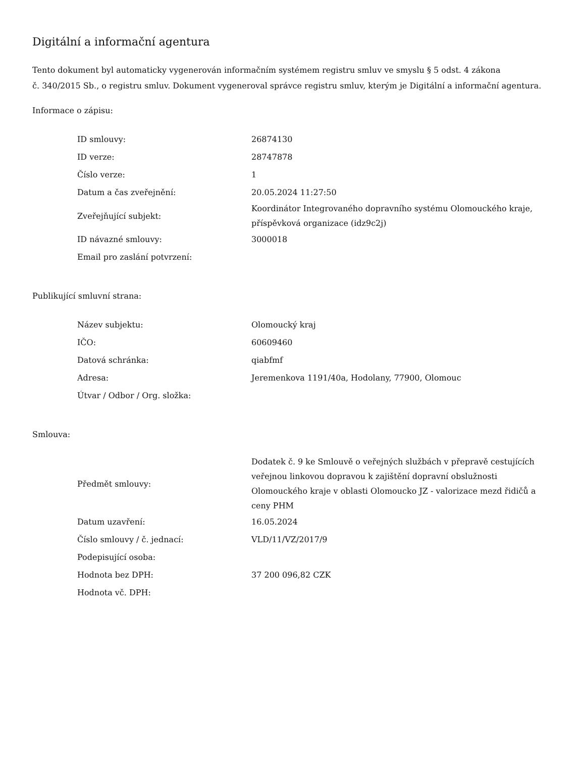Digitální a informační agentura
Tento dokument byl automaticky vygenerován informačním systémem registru smluv ve smyslu § 5 odst. 4 zákona
č. 340/2015 Sb., o registru smluv. Dokument vygeneroval správce registru smluv, kterým je Digitální a informační agentura.
Informace o zápisu:
| ID smlouvy: | 26874130 |
| ID verze: | 28747878 |
| Číslo verze: | 1 |
| Datum a čas zveřejnění: | 20.05.2024 11:27:50 |
| Zveřejňující subjekt: | Koordinátor Integrovaného dopravního systému Olomouckého kraje, příspěvková organizace (idz9c2j) |
| ID návazné smlouvy: | 3000018 |
| Email pro zaslání potvrzení: | |
Publikující smluvní strana:
| Název subjektu: | Olomoucký kraj |
| IČO: | 60609460 |
| Datová schránka: | qiabfmf |
| Adresa: | Jeremenkova 1191/40a, Hodolany, 77900, Olomouc |
| Útvar / Odbor / Org. složka: | |
Smlouva:
| Předmět smlouvy: | Dodatek č. 9 ke Smlouvě o veřejných službách v přepravě cestujících veřejnou linkovou dopravou k zajištění dopravní obslužnosti Olomouckého kraje v oblasti Olomoucko JZ - valorizace mezd řidičů a ceny PHM |
| Datum uzavření: | 16.05.2024 |
| Číslo smlouvy / č. jednací: | VLD/11/VZ/2017/9 |
| Podepisující osoba: | |
| Hodnota bez DPH: | 37 200 096,82 CZK |
| Hodnota vč. DPH: | |